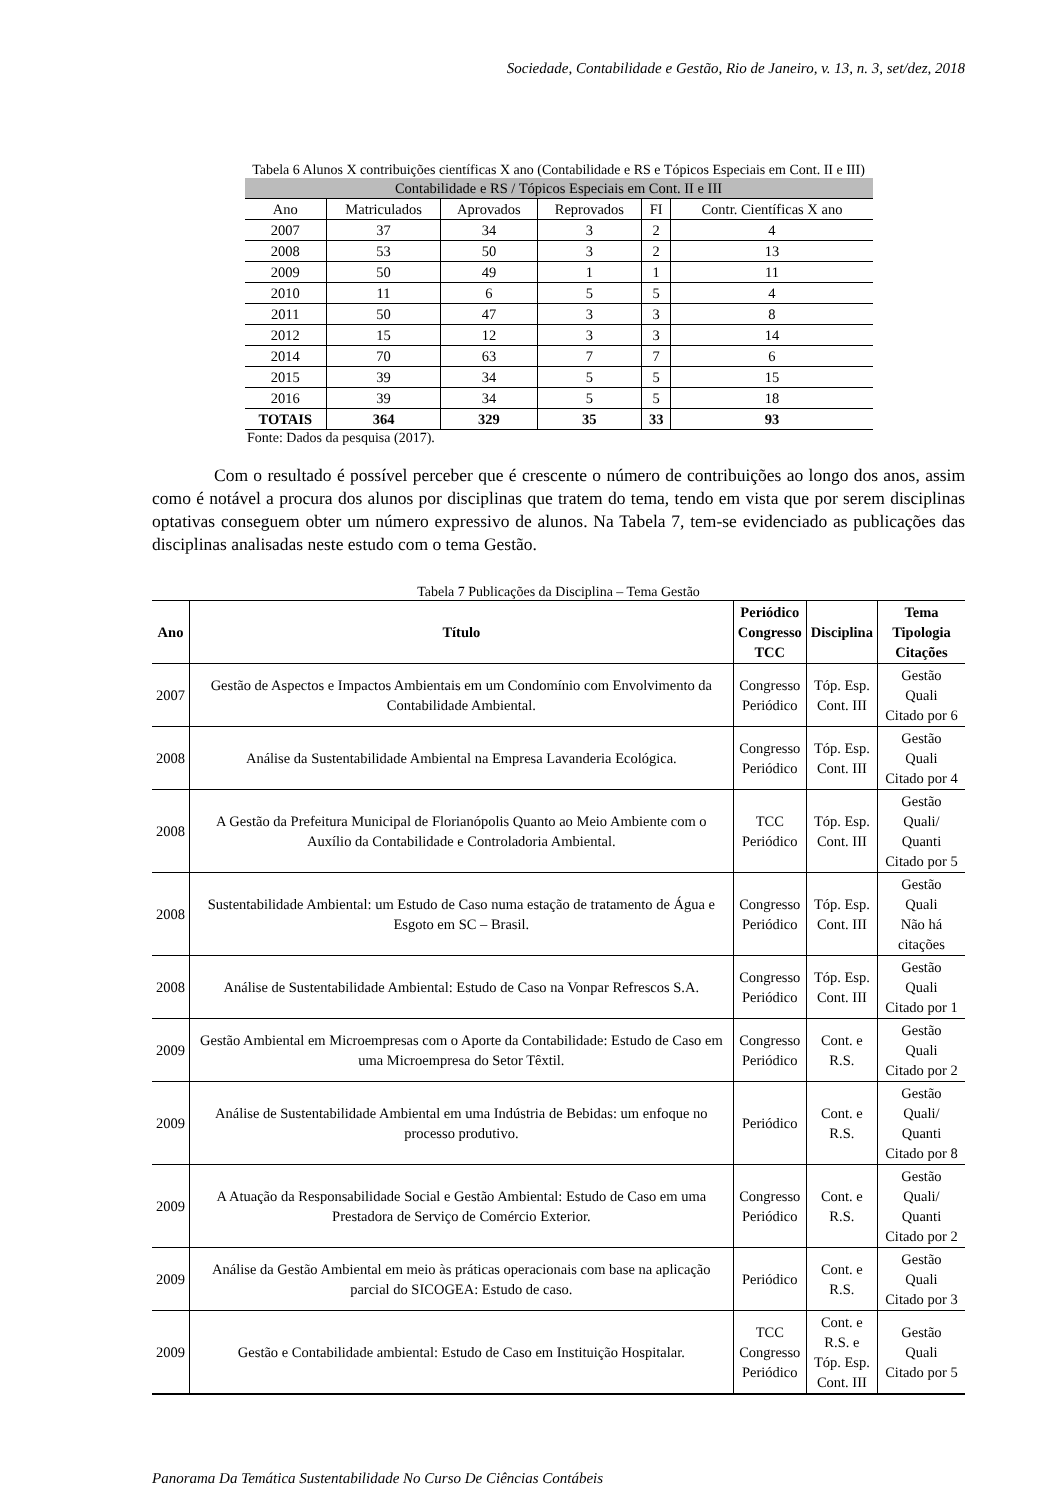Sociedade, Contabilidade e Gestão, Rio de Janeiro, v. 13, n. 3, set/dez, 2018
Tabela 6 Alunos X contribuições científicas X ano (Contabilidade e RS e Tópicos Especiais em Cont. II e III)
| Contabilidade e RS / Tópicos Especiais em Cont. II e III | | | | | |
| --- | --- | --- | --- | --- | --- |
| Ano | Matriculados | Aprovados | Reprovados | FI | Contr. Científicas X ano |
| 2007 | 37 | 34 | 3 | 2 | 4 |
| 2008 | 53 | 50 | 3 | 2 | 13 |
| 2009 | 50 | 49 | 1 | 1 | 11 |
| 2010 | 11 | 6 | 5 | 5 | 4 |
| 2011 | 50 | 47 | 3 | 3 | 8 |
| 2012 | 15 | 12 | 3 | 3 | 14 |
| 2014 | 70 | 63 | 7 | 7 | 6 |
| 2015 | 39 | 34 | 5 | 5 | 15 |
| 2016 | 39 | 34 | 5 | 5 | 18 |
| TOTAIS | 364 | 329 | 35 | 33 | 93 |
Fonte: Dados da pesquisa (2017).
Com o resultado é possível perceber que é crescente o número de contribuições ao longo dos anos, assim como é notável a procura dos alunos por disciplinas que tratem do tema, tendo em vista que por serem disciplinas optativas conseguem obter um número expressivo de alunos. Na Tabela 7, tem-se evidenciado as publicações das disciplinas analisadas neste estudo com o tema Gestão.
Tabela 7 Publicações da Disciplina – Tema Gestão
| Ano | Título | Periódico Congresso TCC | Disciplina | Tema Tipologia Citações |
| --- | --- | --- | --- | --- |
| 2007 | Gestão de Aspectos e Impactos Ambientais em um Condomínio com Envolvimento da Contabilidade Ambiental. | Congresso Periódico | Tóp. Esp. Cont. III | Gestão Quali Citado por 6 |
| 2008 | Análise da Sustentabilidade Ambiental na Empresa Lavanderia Ecológica. | Congresso Periódico | Tóp. Esp. Cont. III | Gestão Quali Citado por 4 |
| 2008 | A Gestão da Prefeitura Municipal de Florianópolis Quanto ao Meio Ambiente com o Auxílio da Contabilidade e Controladoria Ambiental. | TCC Periódico | Tóp. Esp. Cont. III | Gestão Quali/ Quanti Citado por 5 |
| 2008 | Sustentabilidade Ambiental: um Estudo de Caso numa estação de tratamento de Água e Esgoto em SC – Brasil. | Congresso Periódico | Tóp. Esp. Cont. III | Gestão Quali Não há citações |
| 2008 | Análise de Sustentabilidade Ambiental: Estudo de Caso na Vonpar Refrescos S.A. | Congresso Periódico | Tóp. Esp. Cont. III | Gestão Quali Citado por 1 |
| 2009 | Gestão Ambiental em Microempresas com o Aporte da Contabilidade: Estudo de Caso em uma Microempresa do Setor Têxtil. | Congresso Periódico | Cont. e R.S. | Gestão Quali Citado por 2 |
| 2009 | Análise de Sustentabilidade Ambiental em uma Indústria de Bebidas: um enfoque no processo produtivo. | Periódico | Cont. e R.S. | Gestão Quali/ Quanti Citado por 8 |
| 2009 | A Atuação da Responsabilidade Social e Gestão Ambiental: Estudo de Caso em uma Prestadora de Serviço de Comércio Exterior. | Congresso Periódico | Cont. e R.S. | Gestão Quali/ Quanti Citado por 2 |
| 2009 | Análise da Gestão Ambiental em meio às práticas operacionais com base na aplicação parcial do SICOGEA: Estudo de caso. | Periódico | Cont. e R.S. | Gestão Quali Citado por 3 |
| 2009 | Gestão e Contabilidade ambiental: Estudo de Caso em Instituição Hospitalar. | TCC Congresso Periódico | Cont. e R.S. e Tóp. Esp. Cont. III | Gestão Quali Citado por 5 |
Panorama Da Temática Sustentabilidade No Curso De Ciências Contábeis